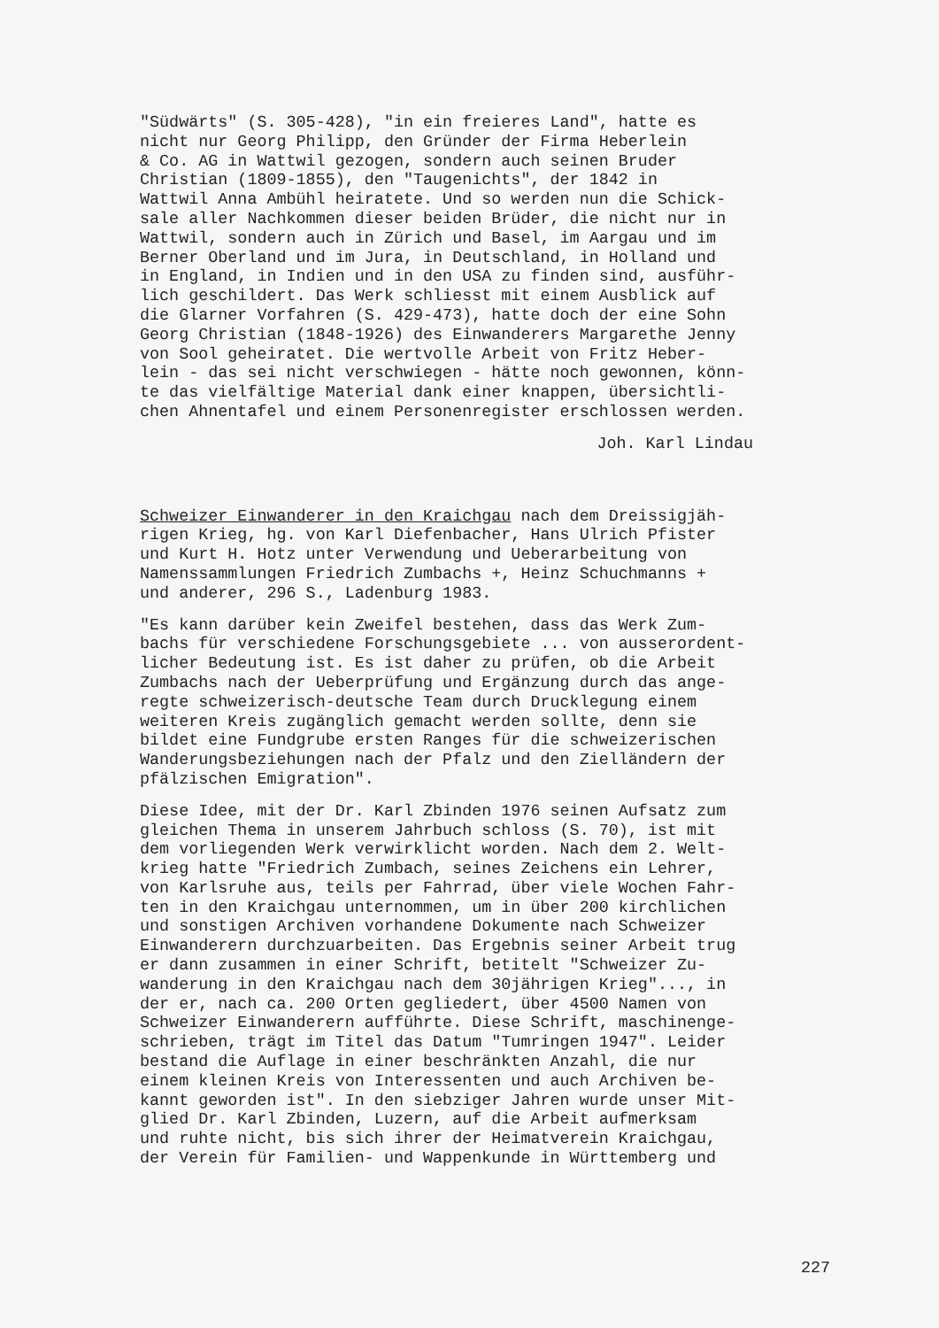"Südwärts" (S. 305-428), "in ein freieres Land", hatte es nicht nur Georg Philipp, den Gründer der Firma Heberlein & Co. AG in Wattwil gezogen, sondern auch seinen Bruder Christian (1809-1855), den "Taugenichts", der 1842 in Wattwil Anna Ambühl heiratete. Und so werden nun die Schick- sale aller Nachkommen dieser beiden Brüder, die nicht nur in Wattwil, sondern auch in Zürich und Basel, im Aargau und im Berner Oberland und im Jura, in Deutschland, in Holland und in England, in Indien und in den USA zu finden sind, ausführ- lich geschildert. Das Werk schliesst mit einem Ausblick auf die Glarner Vorfahren (S. 429-473), hatte doch der eine Sohn Georg Christian (1848-1926) des Einwanderers Margarethe Jenny von Sool geheiratet. Die wertvolle Arbeit von Fritz Heber- lein - das sei nicht verschwiegen - hätte noch gewonnen, könn- te das vielfältige Material dank einer knappen, übersichtli- chen Ahnentafel und einem Personenregister erschlossen werden.
Joh. Karl Lindau
Schweizer Einwanderer in den Kraichgau nach dem Dreissigjäh- rigen Krieg, hg. von Karl Diefenbacher, Hans Ulrich Pfister und Kurt H. Hotz unter Verwendung und Ueberarbeitung von Namenssammlungen Friedrich Zumbachs +, Heinz Schuchmanns + und anderer, 296 S., Ladenburg 1983.
"Es kann darüber kein Zweifel bestehen, dass das Werk Zum- bachs für verschiedene Forschungsgebiete ... von ausserordent- licher Bedeutung ist. Es ist daher zu prüfen, ob die Arbeit Zumbachs nach der Ueberprüfung und Ergänzung durch das ange- regte schweizerisch-deutsche Team durch Drucklegung einem weiteren Kreis zugänglich gemacht werden sollte, denn sie bildet eine Fundgrube ersten Ranges für die schweizerischen Wanderungsbeziehungen nach der Pfalz und den Zielländern der pfälzischen Emigration".
Diese Idee, mit der Dr. Karl Zbinden 1976 seinen Aufsatz zum gleichen Thema in unserem Jahrbuch schloss (S. 70), ist mit dem vorliegenden Werk verwirklicht worden. Nach dem 2. Welt- krieg hatte "Friedrich Zumbach, seines Zeichens ein Lehrer, von Karlsruhe aus, teils per Fahrrad, über viele Wochen Fahr- ten in den Kraichgau unternommen, um in über 200 kirchlichen und sonstigen Archiven vorhandene Dokumente nach Schweizer Einwanderern durchzuarbeiten. Das Ergebnis seiner Arbeit trug er dann zusammen in einer Schrift, betitelt "Schweizer Zu- wanderung in den Kraichgau nach dem 30jährigen Krieg"..., in der er, nach ca. 200 Orten gegliedert, über 4500 Namen von Schweizer Einwanderern aufführte. Diese Schrift, maschinenge- schrieben, trägt im Titel das Datum "Tumringen 1947". Leider bestand die Auflage in einer beschränkten Anzahl, die nur einem kleinen Kreis von Interessenten und auch Archiven be- kannt geworden ist". In den siebziger Jahren wurde unser Mit- glied Dr. Karl Zbinden, Luzern, auf die Arbeit aufmerksam und ruhte nicht, bis sich ihrer der Heimatverein Kraichgau, der Verein für Familien- und Wappenkunde in Württemberg und
227